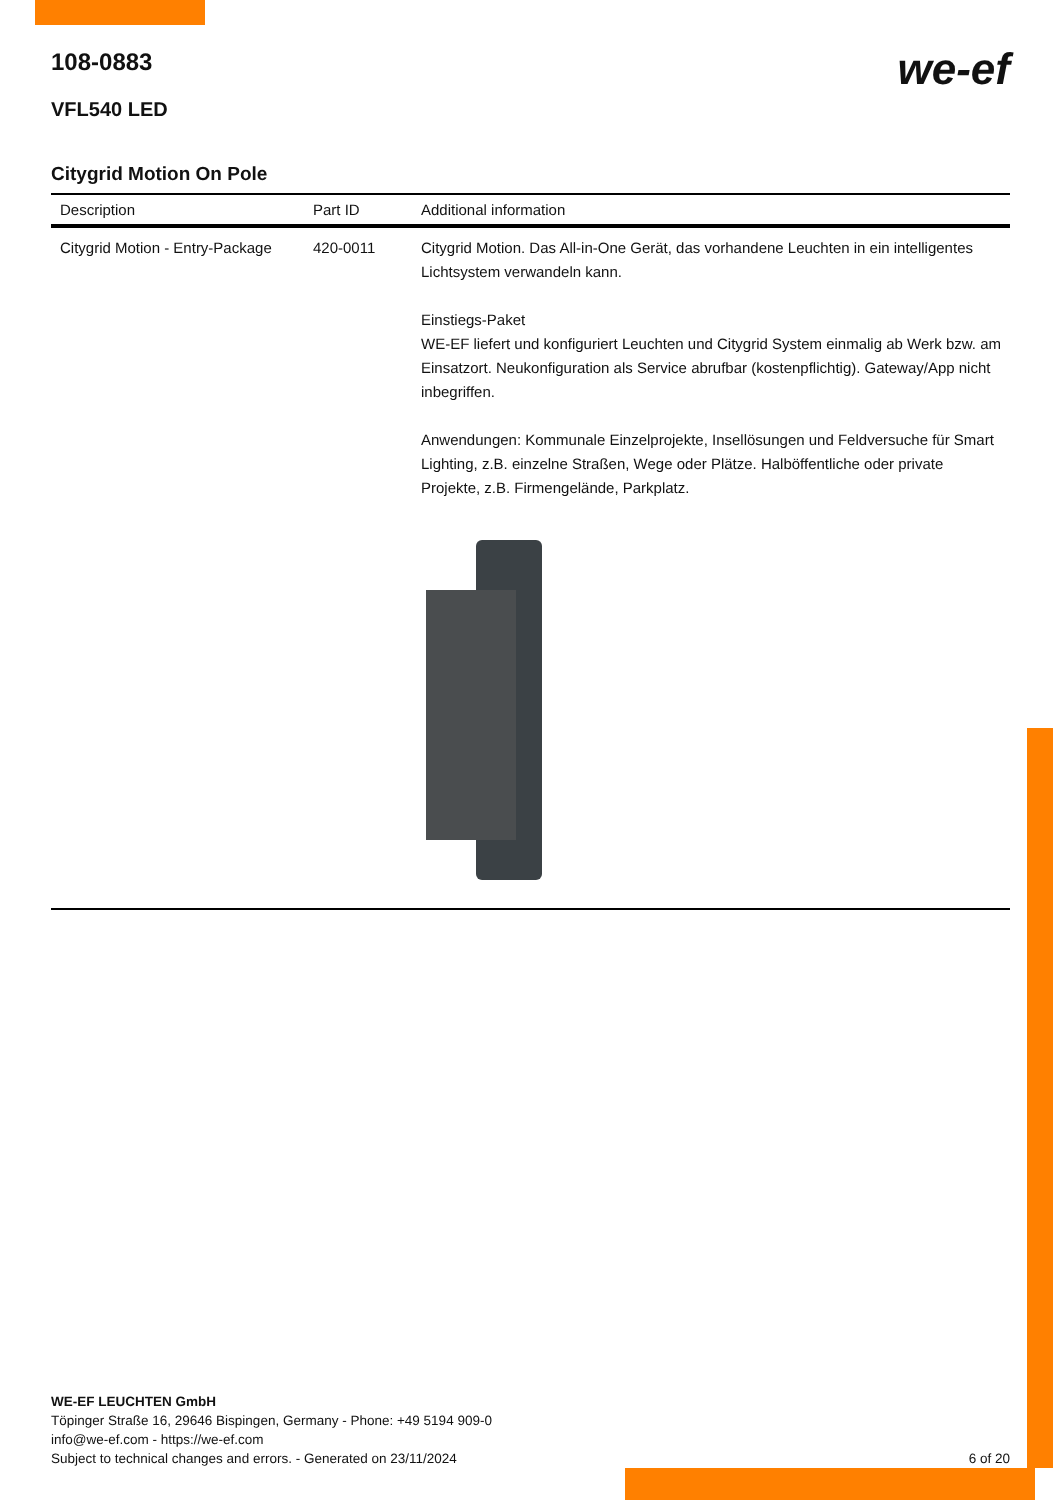we-ef
108-0883
VFL540 LED
Citygrid Motion On Pole
| Description | Part ID | Additional information |
| --- | --- | --- |
| Citygrid Motion - Entry-Package | 420-0011 | Citygrid Motion. Das All-in-One Gerät, das vorhandene Leuchten in ein intelligentes Lichtsystem verwandeln kann. Einstiegs-Paket WE-EF liefert und konfiguriert Leuchten und Citygrid System einmalig ab Werk bzw. am Einsatzort. Neukonfiguration als Service abrufbar (kostenpflichtig). Gateway/App nicht inbegriffen. Anwendungen: Kommunale Einzelprojekte, Insellösungen und Feldversuche für Smart Lighting, z.B. einzelne Straßen, Wege oder Plätze. Halböffentliche oder private Projekte, z.B. Firmengelände, Parkplatz. |
WE-EF LEUCHTEN GmbH
Töpinger Straße 16, 29646 Bispingen, Germany - Phone: +49 5194 909-0
info@we-ef.com - https://we-ef.com
Subject to technical changes and errors. - Generated on 23/11/2024 6 of 20